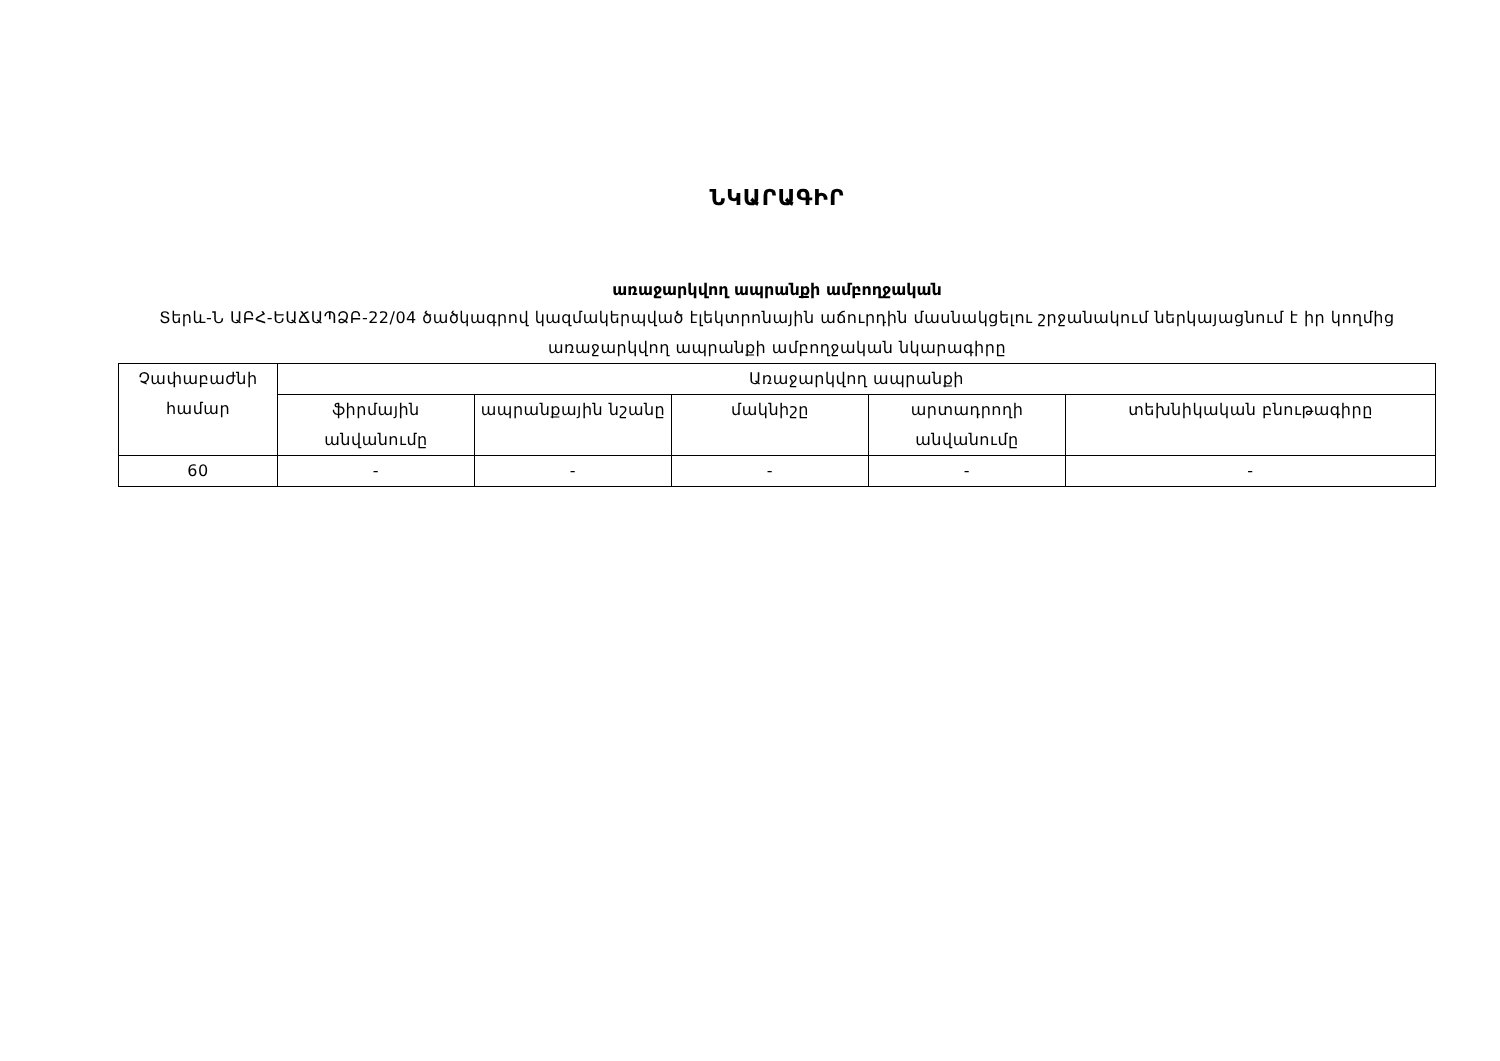ՆԿԱՐԱԳԻՐ
առաջարկվող ապրանքի ամբողջական
Տերև-Ն ԱԲՀ-ԵԱՃԱՊՁԲ-22/04 ծածկագրով կազմակերպված էլեկտրոնային աճուրդին մասնակցելու շրջանակում ներկայացնում է իր կողմից առաջարկվող ապրանքի ամբողջական նկարագիրը
| Չափաբաժնի համար | Առաջարկվող ապրանքի | | | | |
| --- | --- | --- | --- | --- | --- |
| | ֆիրմային անվանումը | ապրանքային նշանը | մակնիշը | արտադրողի անվանումը | տեխնիկական բնութագիրը |
| 60 | - | - | - | - | - |